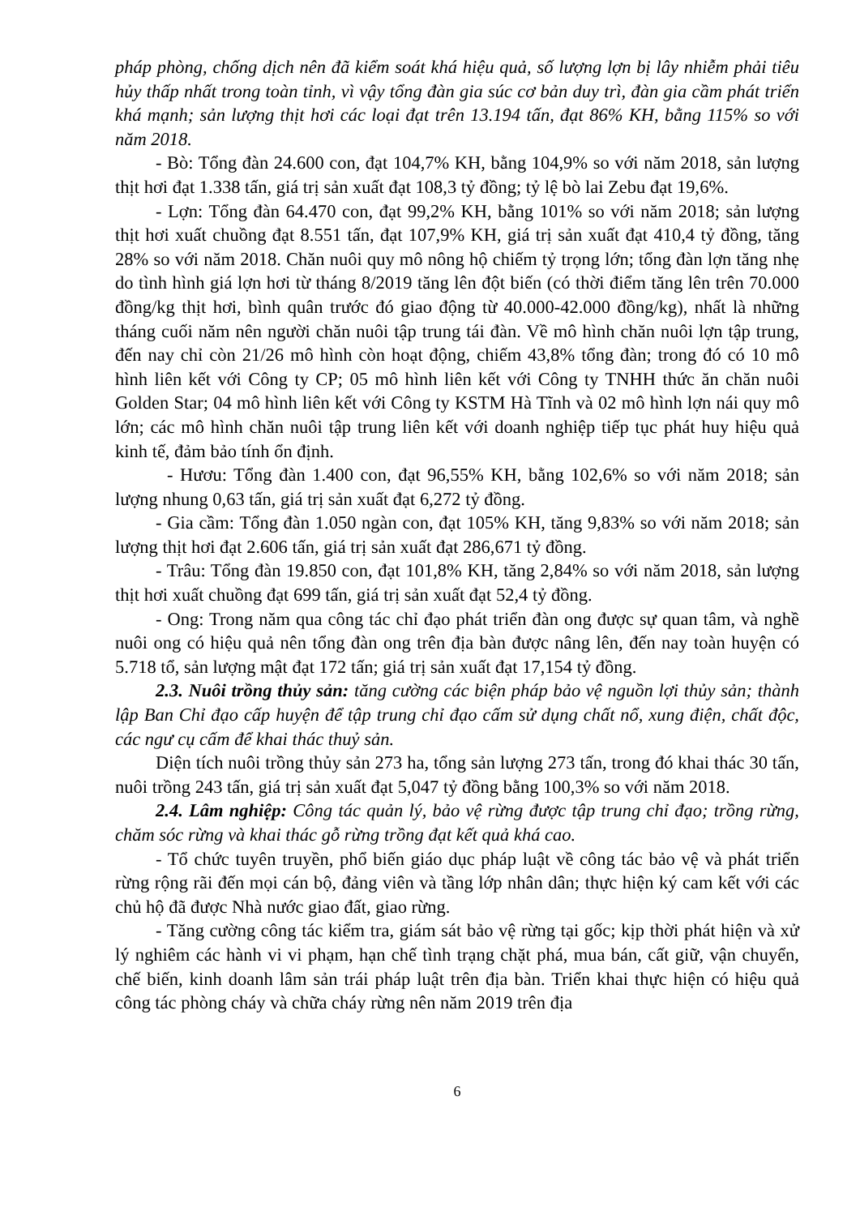pháp phòng, chống dịch nên đã kiểm soát khá hiệu quả, số lượng lợn bị lây nhiễm phải tiêu hủy thấp nhất trong toàn tỉnh, vì vậy tổng đàn gia súc cơ bản duy trì, đàn gia cầm phát triển khá mạnh; sản lượng thịt hơi các loại đạt trên 13.194 tấn, đạt 86% KH, bằng 115% so với năm 2018.
- Bò: Tổng đàn 24.600 con, đạt 104,7% KH, bằng 104,9% so với năm 2018, sản lượng thịt hơi đạt 1.338 tấn, giá trị sản xuất đạt 108,3 tỷ đồng; tỷ lệ bò lai Zebu đạt 19,6%.
- Lợn: Tổng đàn 64.470 con, đạt 99,2% KH, bằng 101% so với năm 2018; sản lượng thịt hơi xuất chuồng đạt 8.551 tấn, đạt 107,9% KH, giá trị sản xuất đạt 410,4 tỷ đồng, tăng 28% so với năm 2018. Chăn nuôi quy mô nông hộ chiếm tỷ trọng lớn; tổng đàn lợn tăng nhẹ do tình hình giá lợn hơi từ tháng 8/2019 tăng lên đột biến (có thời điểm tăng lên trên 70.000 đồng/kg thịt hơi, bình quân trước đó giao động từ 40.000-42.000 đồng/kg), nhất là những tháng cuối năm nên người chăn nuôi tập trung tái đàn. Về mô hình chăn nuôi lợn tập trung, đến nay chỉ còn 21/26 mô hình còn hoạt động, chiếm 43,8% tổng đàn; trong đó có 10 mô hình liên kết với Công ty CP; 05 mô hình liên kết với Công ty TNHH thức ăn chăn nuôi Golden Star; 04 mô hình liên kết với Công ty KSTM Hà Tĩnh và 02 mô hình lợn nái quy mô lớn; các mô hình chăn nuôi tập trung liên kết với doanh nghiệp tiếp tục phát huy hiệu quả kinh tế, đảm bảo tính ổn định.
- Hươu: Tổng đàn 1.400 con, đạt 96,55% KH, bằng 102,6% so với năm 2018; sản lượng nhung 0,63 tấn, giá trị sản xuất đạt 6,272 tỷ đồng.
- Gia cầm: Tổng đàn 1.050 ngàn con, đạt 105% KH, tăng 9,83% so với năm 2018; sản lượng thịt hơi đạt 2.606 tấn, giá trị sản xuất đạt 286,671 tỷ đồng.
- Trâu: Tổng đàn 19.850 con, đạt 101,8% KH, tăng 2,84% so với năm 2018, sản lượng thịt hơi xuất chuồng đạt 699 tấn, giá trị sản xuất đạt 52,4 tỷ đồng.
- Ong: Trong năm qua công tác chỉ đạo phát triển đàn ong được sự quan tâm, và nghề nuôi ong có hiệu quả nên tổng đàn ong trên địa bàn được nâng lên, đến nay toàn huyện có 5.718 tổ, sản lượng mật đạt 172 tấn; giá trị sản xuất đạt 17,154 tỷ đồng.
2.3. Nuôi trồng thủy sản: tăng cường các biện pháp bảo vệ nguồn lợi thủy sản; thành lập Ban Chỉ đạo cấp huyện để tập trung chỉ đạo cấm sử dụng chất nổ, xung điện, chất độc, các ngư cụ cấm để khai thác thuỷ sản.
Diện tích nuôi trồng thủy sản 273 ha, tổng sản lượng 273 tấn, trong đó khai thác 30 tấn, nuôi trồng 243 tấn, giá trị sản xuất đạt 5,047 tỷ đồng bằng 100,3% so với năm 2018.
2.4. Lâm nghiệp: Công tác quản lý, bảo vệ rừng được tập trung chỉ đạo; trồng rừng, chăm sóc rừng và khai thác gỗ rừng trồng đạt kết quả khá cao.
- Tổ chức tuyên truyền, phổ biến giáo dục pháp luật về công tác bảo vệ và phát triển rừng rộng rãi đến mọi cán bộ, đảng viên và tầng lớp nhân dân; thực hiện ký cam kết với các chủ hộ đã được Nhà nước giao đất, giao rừng.
- Tăng cường công tác kiểm tra, giám sát bảo vệ rừng tại gốc; kịp thời phát hiện và xử lý nghiêm các hành vi vi phạm, hạn chế tình trạng chặt phá, mua bán, cất giữ, vận chuyển, chế biến, kinh doanh lâm sản trái pháp luật trên địa bàn. Triển khai thực hiện có hiệu quả công tác phòng cháy và chữa cháy rừng nên năm 2019 trên địa
6